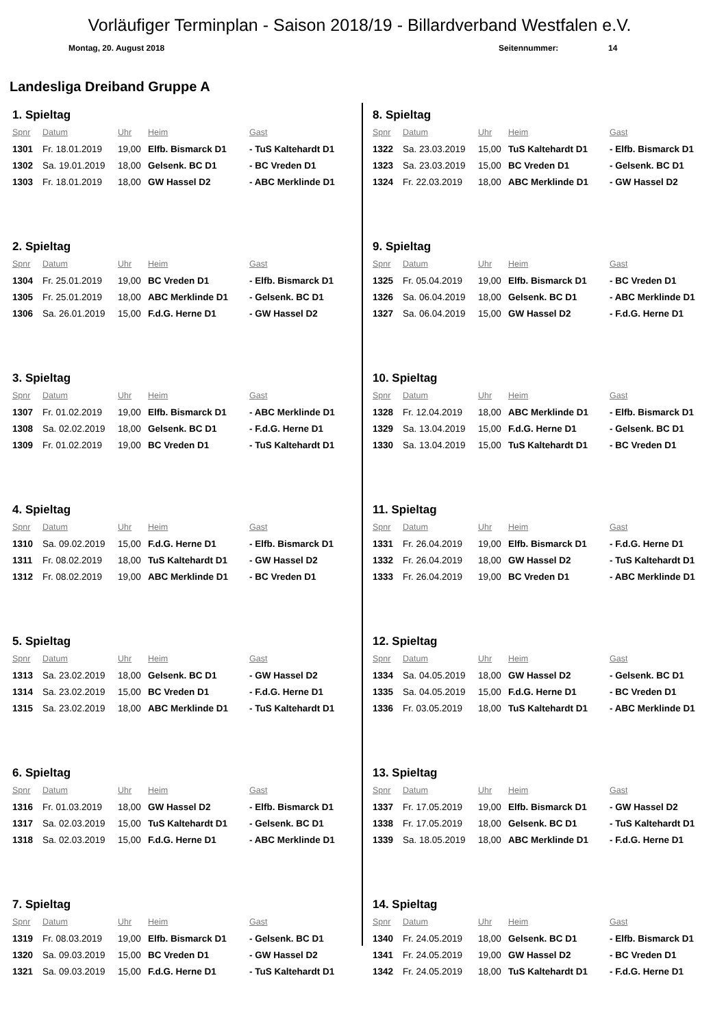Vorläufiger Terminplan - Saison 2018/19 - Billardverband Westfalen e.V.
Montag, 20. August 2018 Seitennummer: 14
Landesliga Dreiband Gruppe A
1. Spieltag
| Spnr | Datum | Uhr | Heim | Gast |
| --- | --- | --- | --- | --- |
| 1301 | Fr. 18.01.2019 | 19,00 | Elfb. Bismarck D1 | - TuS Kaltehardt D1 |
| 1302 | Sa. 19.01.2019 | 18,00 | Gelsenk. BC D1 | - BC Vreden D1 |
| 1303 | Fr. 18.01.2019 | 18,00 | GW Hassel D2 | - ABC Merklinde D1 |
2. Spieltag
| Spnr | Datum | Uhr | Heim | Gast |
| --- | --- | --- | --- | --- |
| 1304 | Fr. 25.01.2019 | 19,00 | BC Vreden D1 | - Elfb. Bismarck D1 |
| 1305 | Fr. 25.01.2019 | 18,00 | ABC Merklinde D1 | - Gelsenk. BC D1 |
| 1306 | Sa. 26.01.2019 | 15,00 | F.d.G. Herne D1 | - GW Hassel D2 |
3. Spieltag
| Spnr | Datum | Uhr | Heim | Gast |
| --- | --- | --- | --- | --- |
| 1307 | Fr. 01.02.2019 | 19,00 | Elfb. Bismarck D1 | - ABC Merklinde D1 |
| 1308 | Sa. 02.02.2019 | 18,00 | Gelsenk. BC D1 | - F.d.G. Herne D1 |
| 1309 | Fr. 01.02.2019 | 19,00 | BC Vreden D1 | - TuS Kaltehardt D1 |
4. Spieltag
| Spnr | Datum | Uhr | Heim | Gast |
| --- | --- | --- | --- | --- |
| 1310 | Sa. 09.02.2019 | 15,00 | F.d.G. Herne D1 | - Elfb. Bismarck D1 |
| 1311 | Fr. 08.02.2019 | 18,00 | TuS Kaltehardt D1 | - GW Hassel D2 |
| 1312 | Fr. 08.02.2019 | 19,00 | ABC Merklinde D1 | - BC Vreden D1 |
5. Spieltag
| Spnr | Datum | Uhr | Heim | Gast |
| --- | --- | --- | --- | --- |
| 1313 | Sa. 23.02.2019 | 18,00 | Gelsenk. BC D1 | - GW Hassel D2 |
| 1314 | Sa. 23.02.2019 | 15,00 | BC Vreden D1 | - F.d.G. Herne D1 |
| 1315 | Sa. 23.02.2019 | 18,00 | ABC Merklinde D1 | - TuS Kaltehardt D1 |
6. Spieltag
| Spnr | Datum | Uhr | Heim | Gast |
| --- | --- | --- | --- | --- |
| 1316 | Fr. 01.03.2019 | 18,00 | GW Hassel D2 | - Elfb. Bismarck D1 |
| 1317 | Sa. 02.03.2019 | 15,00 | TuS Kaltehardt D1 | - Gelsenk. BC D1 |
| 1318 | Sa. 02.03.2019 | 15,00 | F.d.G. Herne D1 | - ABC Merklinde D1 |
7. Spieltag
| Spnr | Datum | Uhr | Heim | Gast |
| --- | --- | --- | --- | --- |
| 1319 | Fr. 08.03.2019 | 19,00 | Elfb. Bismarck D1 | - Gelsenk. BC D1 |
| 1320 | Sa. 09.03.2019 | 15,00 | BC Vreden D1 | - GW Hassel D2 |
| 1321 | Sa. 09.03.2019 | 15,00 | F.d.G. Herne D1 | - TuS Kaltehardt D1 |
8. Spieltag
| Spnr | Datum | Uhr | Heim | Gast |
| --- | --- | --- | --- | --- |
| 1322 | Sa. 23.03.2019 | 15,00 | TuS Kaltehardt D1 | - Elfb. Bismarck D1 |
| 1323 | Sa. 23.03.2019 | 15,00 | BC Vreden D1 | - Gelsenk. BC D1 |
| 1324 | Fr. 22.03.2019 | 18,00 | ABC Merklinde D1 | - GW Hassel D2 |
9. Spieltag
| Spnr | Datum | Uhr | Heim | Gast |
| --- | --- | --- | --- | --- |
| 1325 | Fr. 05.04.2019 | 19,00 | Elfb. Bismarck D1 | - BC Vreden D1 |
| 1326 | Sa. 06.04.2019 | 18,00 | Gelsenk. BC D1 | - ABC Merklinde D1 |
| 1327 | Sa. 06.04.2019 | 15,00 | GW Hassel D2 | - F.d.G. Herne D1 |
10. Spieltag
| Spnr | Datum | Uhr | Heim | Gast |
| --- | --- | --- | --- | --- |
| 1328 | Fr. 12.04.2019 | 18,00 | ABC Merklinde D1 | - Elfb. Bismarck D1 |
| 1329 | Sa. 13.04.2019 | 15,00 | F.d.G. Herne D1 | - Gelsenk. BC D1 |
| 1330 | Sa. 13.04.2019 | 15,00 | TuS Kaltehardt D1 | - BC Vreden D1 |
11. Spieltag
| Spnr | Datum | Uhr | Heim | Gast |
| --- | --- | --- | --- | --- |
| 1331 | Fr. 26.04.2019 | 19,00 | Elfb. Bismarck D1 | - F.d.G. Herne D1 |
| 1332 | Fr. 26.04.2019 | 18,00 | GW Hassel D2 | - TuS Kaltehardt D1 |
| 1333 | Fr. 26.04.2019 | 19,00 | BC Vreden D1 | - ABC Merklinde D1 |
12. Spieltag
| Spnr | Datum | Uhr | Heim | Gast |
| --- | --- | --- | --- | --- |
| 1334 | Sa. 04.05.2019 | 18,00 | GW Hassel D2 | - Gelsenk. BC D1 |
| 1335 | Sa. 04.05.2019 | 15,00 | F.d.G. Herne D1 | - BC Vreden D1 |
| 1336 | Fr. 03.05.2019 | 18,00 | TuS Kaltehardt D1 | - ABC Merklinde D1 |
13. Spieltag
| Spnr | Datum | Uhr | Heim | Gast |
| --- | --- | --- | --- | --- |
| 1337 | Fr. 17.05.2019 | 19,00 | Elfb. Bismarck D1 | - GW Hassel D2 |
| 1338 | Fr. 17.05.2019 | 18,00 | Gelsenk. BC D1 | - TuS Kaltehardt D1 |
| 1339 | Sa. 18.05.2019 | 18,00 | ABC Merklinde D1 | - F.d.G. Herne D1 |
14. Spieltag
| Spnr | Datum | Uhr | Heim | Gast |
| --- | --- | --- | --- | --- |
| 1340 | Fr. 24.05.2019 | 18,00 | Gelsenk. BC D1 | - Elfb. Bismarck D1 |
| 1341 | Fr. 24.05.2019 | 19,00 | GW Hassel D2 | - BC Vreden D1 |
| 1342 | Fr. 24.05.2019 | 18,00 | TuS Kaltehardt D1 | - F.d.G. Herne D1 |